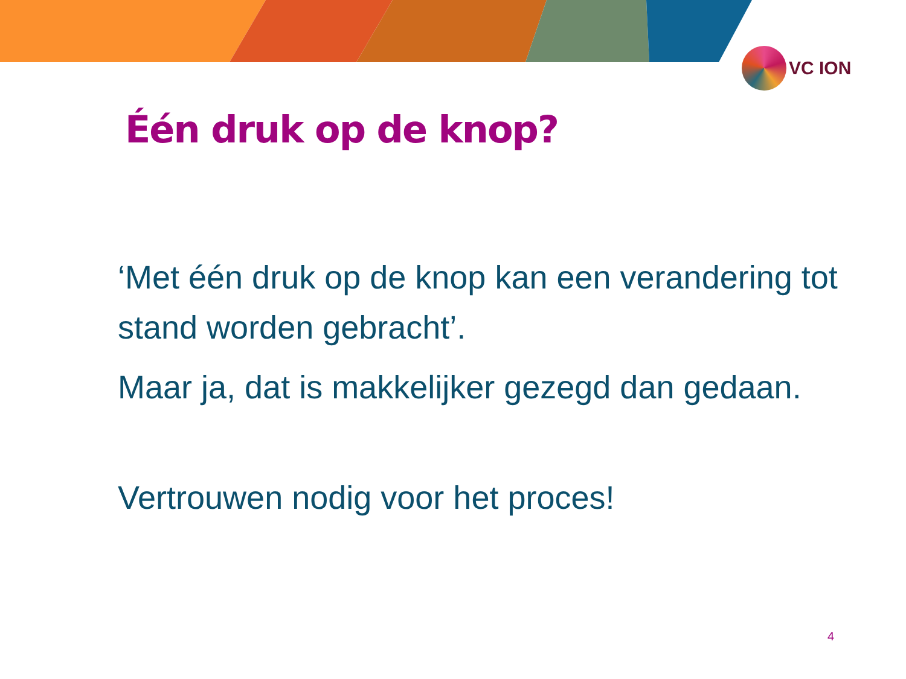VC ION
Één druk op de knop?
‘Met één druk op de knop kan een verandering tot stand worden gebracht’.
Maar ja, dat is makkelijker gezegd dan gedaan.
Vertrouwen nodig voor het proces!
4